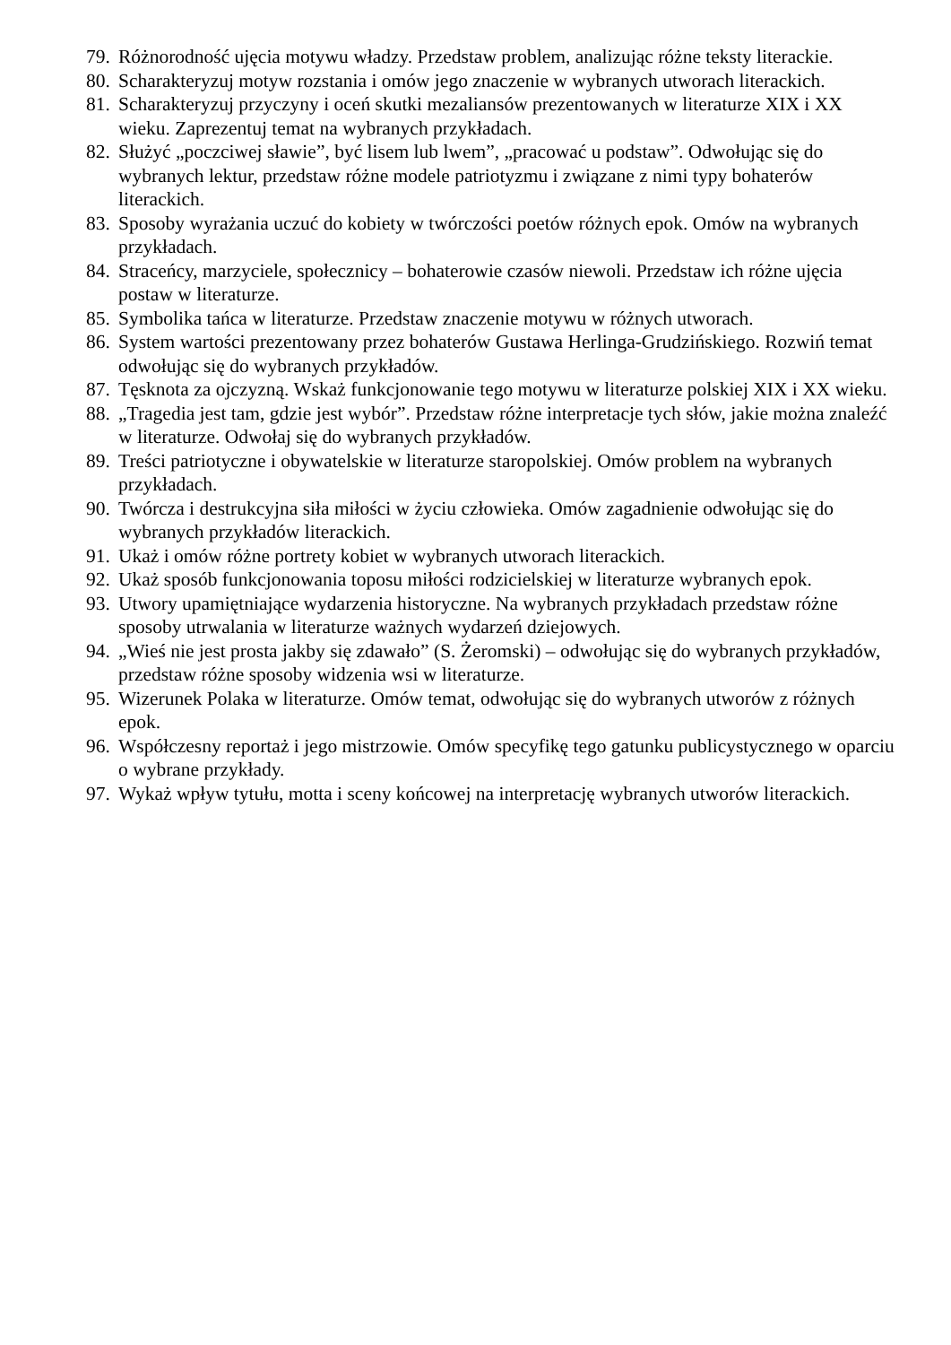79. Różnorodność ujęcia motywu władzy. Przedstaw problem, analizując różne teksty literackie.
80. Scharakteryzuj motyw rozstania i omów jego znaczenie w wybranych utworach literackich.
81. Scharakteryzuj przyczyny i oceń skutki mezaliansów prezentowanych w literaturze XIX i XX wieku. Zaprezentuj temat na wybranych przykładach.
82. Służyć „poczciwej sławie”, być lisem lub lwem”, „pracować u podstaw”. Odwołując się do wybranych lektur, przedstaw różne modele patriotyzmu i związane z nimi typy bohaterów literackich.
83. Sposoby wyrażania uczuć do kobiety w twórczości poetów różnych epok. Omów na wybranych przykładach.
84. Straceńcy, marzyciele, społecznicy – bohaterowie czasów niewoli. Przedstaw ich różne ujęcia postaw w literaturze.
85. Symbolika tańca w literaturze. Przedstaw znaczenie motywu w różnych utworach.
86. System wartości prezentowany przez bohaterów Gustawa Herlinga-Grudzińskiego. Rozwiń temat odwołując się do wybranych przykładów.
87. Tęsknota za ojczyzną. Wskaż funkcjonowanie tego motywu w literaturze polskiej XIX i XX wieku.
88. „Tragedia jest tam, gdzie jest wybór”. Przedstaw różne interpretacje tych słów, jakie można znaleźć w literaturze. Odwołaj się do wybranych przykładów.
89. Treści patriotyczne i obywatelskie w literaturze staropolskiej. Omów problem na wybranych przykładach.
90. Twórcza i destrukcyjna siła miłości w życiu człowieka. Omów zagadnienie odwołując się do wybranych przykładów literackich.
91. Ukaż i omów różne portrety kobiet w wybranych utworach literackich.
92. Ukaż sposób funkcjonowania toposu miłości rodzicielskiej w literaturze wybranych epok.
93. Utwory upamiętniające wydarzenia historyczne. Na wybranych przykładach przedstaw różne sposoby utrwalania w literaturze ważnych wydarzeń dziejowych.
94. „Wieś nie jest prosta jakby się zdawało” (S. Żeromski) – odwołując się do wybranych przykładów, przedstaw różne sposoby widzenia wsi w literaturze.
95. Wizerunek Polaka w literaturze. Omów temat, odwołując się do wybranych utworów z różnych epok.
96. Współczesny reportaż i jego mistrzowie. Omów specyfikę tego gatunku publicystycznego w oparciu o wybrane przykłady.
97. Wykaż wpływ tytułu, motta i sceny końcowej na interpretację wybranych utworów literackich.